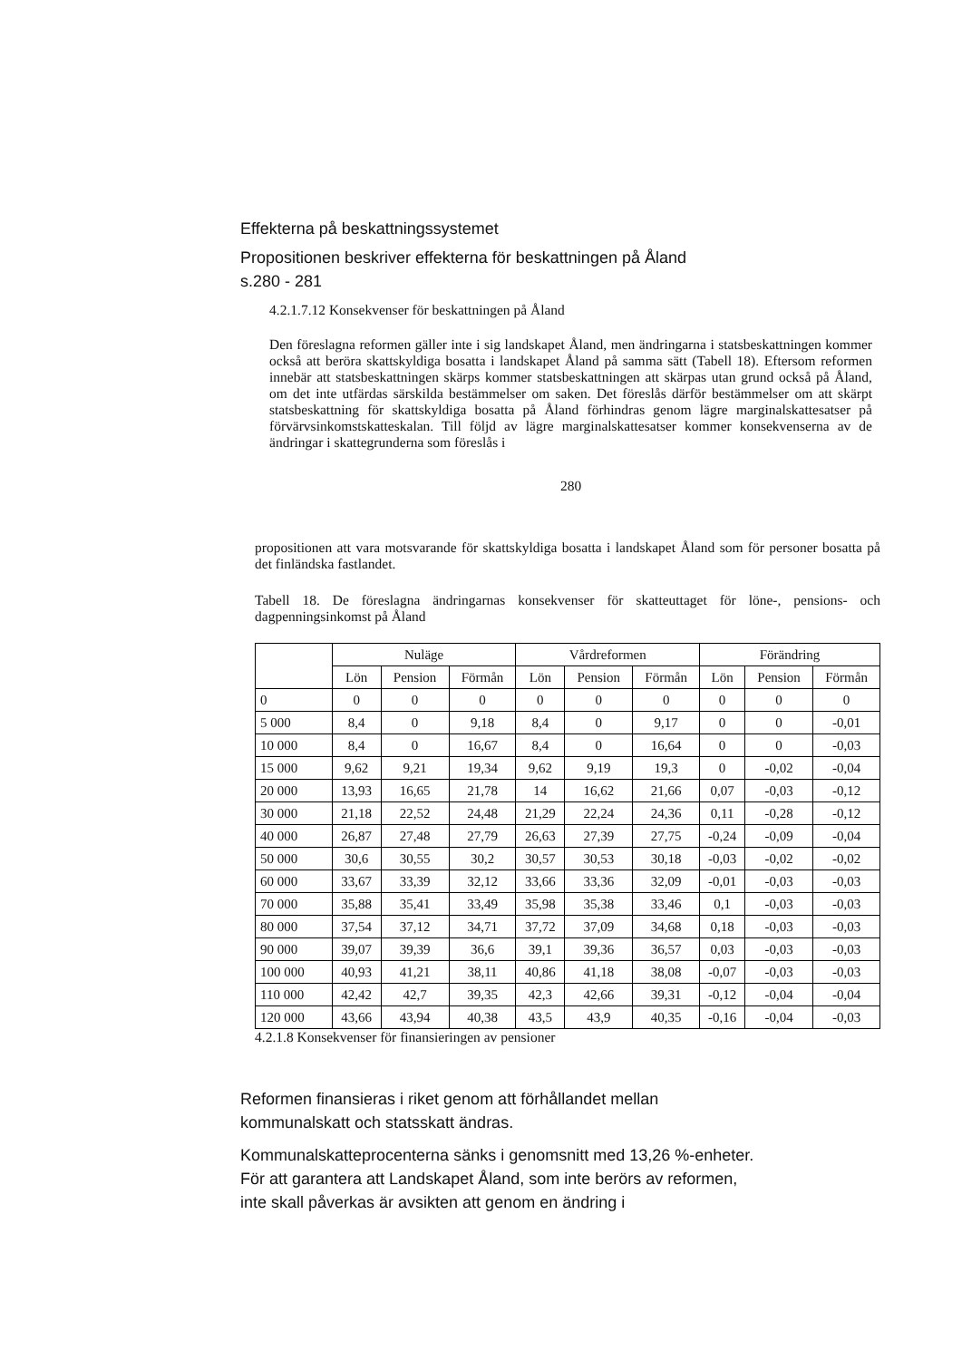Effekterna på beskattningssystemet
Propositionen beskriver effekterna för beskattningen på Åland
s.280 - 281
4.2.1.7.12 Konsekvenser för beskattningen på Åland
Den föreslagna reformen gäller inte i sig landskapet Åland, men ändringarna i statsbeskattningen kommer också att beröra skattskyldiga bosatta i landskapet Åland på samma sätt (Tabell 18). Eftersom reformen innebär att statsbeskattningen skärps kommer statsbeskattningen att skärpas utan grund också på Åland, om det inte utfärdas särskilda bestämmelser om saken. Det föreslås därför bestämmelser om att skärpt statsbeskattning för skattskyldiga bosatta på Åland förhindras genom lägre marginalskattesatser på förvärvsinkomstskatteskalan. Till följd av lägre marginalskattesatser kommer konsekvenserna av de ändringar i skattegrunderna som föreslås i
280
propositionen att vara motsvarande för skattskyldiga bosatta i landskapet Åland som för personer bosatta på det finländska fastlandet.
Tabell 18. De föreslagna ändringarnas konsekvenser för skatteuttaget för löne-, pensions- och dagpenningsinkomst på Åland
| | Nuläge | | | Vårdreformen | | | Förändring | | |
| --- | --- | --- | --- | --- | --- | --- | --- | --- | --- |
| | Lön | Pension | Förmån | Lön | Pension | Förmån | Lön | Pension | Förmån |
| 0 | 0 | 0 | 0 | 0 | 0 | 0 | 0 | 0 | 0 |
| 5 000 | 8,4 | 0 | 9,18 | 8,4 | 0 | 9,17 | 0 | 0 | -0,01 |
| 10 000 | 8,4 | 0 | 16,67 | 8,4 | 0 | 16,64 | 0 | 0 | -0,03 |
| 15 000 | 9,62 | 9,21 | 19,34 | 9,62 | 9,19 | 19,3 | 0 | -0,02 | -0,04 |
| 20 000 | 13,93 | 16,65 | 21,78 | 14 | 16,62 | 21,66 | 0,07 | -0,03 | -0,12 |
| 30 000 | 21,18 | 22,52 | 24,48 | 21,29 | 22,24 | 24,36 | 0,11 | -0,28 | -0,12 |
| 40 000 | 26,87 | 27,48 | 27,79 | 26,63 | 27,39 | 27,75 | -0,24 | -0,09 | -0,04 |
| 50 000 | 30,6 | 30,55 | 30,2 | 30,57 | 30,53 | 30,18 | -0,03 | -0,02 | -0,02 |
| 60 000 | 33,67 | 33,39 | 32,12 | 33,66 | 33,36 | 32,09 | -0,01 | -0,03 | -0,03 |
| 70 000 | 35,88 | 35,41 | 33,49 | 35,98 | 35,38 | 33,46 | 0,1 | -0,03 | -0,03 |
| 80 000 | 37,54 | 37,12 | 34,71 | 37,72 | 37,09 | 34,68 | 0,18 | -0,03 | -0,03 |
| 90 000 | 39,07 | 39,39 | 36,6 | 39,1 | 39,36 | 36,57 | 0,03 | -0,03 | -0,03 |
| 100 000 | 40,93 | 41,21 | 38,11 | 40,86 | 41,18 | 38,08 | -0,07 | -0,03 | -0,03 |
| 110 000 | 42,42 | 42,7 | 39,35 | 42,3 | 42,66 | 39,31 | -0,12 | -0,04 | -0,04 |
| 120 000 | 43,66 | 43,94 | 40,38 | 43,5 | 43,9 | 40,35 | -0,16 | -0,04 | -0,03 |
4.2.1.8 Konsekvenser för finansieringen av pensioner
Reformen finansieras i riket genom att förhållandet mellan kommunalskatt och statsskatt ändras.
Kommunalskatteprocenterna sänks i genomsnitt med 13,26 %-enheter. För att garantera att Landskapet Åland, som inte berörs av reformen, inte skall påverkas är avsikten att genom en ändring i